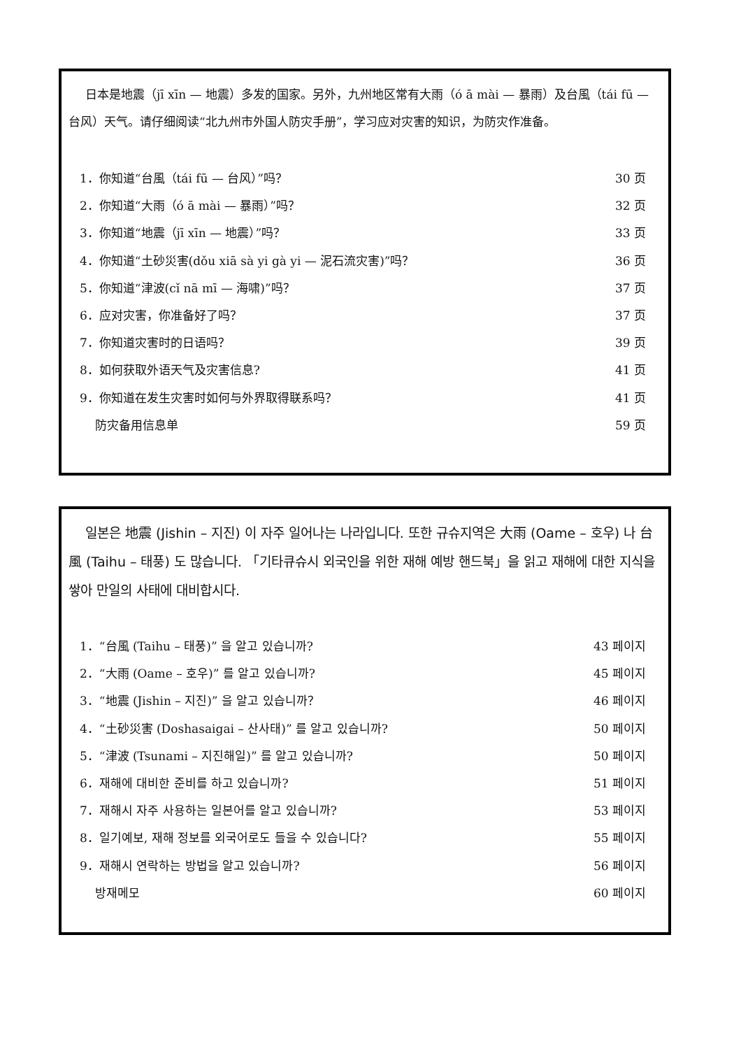日本是地震（jī xīn — 地震）多发的国家。另外，九州地区常有大雨（ó ā mài — 暴雨）及台風（tái fū — 台风）天气。请仔细阅读“北九州市外国人防灾手册”，学习应对灾害的知识，为防灾作准备。
| 1．你知道“台風（tái fū — 台风）”吗？ | 30 页 |
| 2．你知道“大雨（ó ā mài — 暴雨）”吗？ | 32 页 |
| 3．你知道“地震（jī xīn — 地震）”吗？ | 33 页 |
| 4．你知道“土砂災害(dǒu xiā sà yi gà yi — 泥石流灾害)”吗？ | 36 页 |
| 5．你知道“津波(cǐ nā mī — 海啸)”吗？ | 37 页 |
| 6．应对灾害，你准备好了吗？ | 37 页 |
| 7．你知道灾害时的日语吗？ | 39 页 |
| 8．如何获取外语天气及灾害信息? | 41 页 |
| 9．你知道在发生灾害时如何与外界取得联系吗？ | 41 页 |
| 防灾备用信息单 | 59 页 |
일본은 地震 (Jishin – 지진) 이 자주 일어나는 나라입니다. 또한 규슈지역은 大雨 (Oame – 호우) 나 台風 (Taihu – 태풍) 도 많습니다. 「기타큐슈시 외국인을 위한 재해 예방 핸드북」을 읽고 재해에 대한 지식을 쌓아 만일의 사태에 대비합시다.
| 1．“台風 (Taihu – 태풍)” 을 알고 있습니까? | 43 페이지 |
| 2．“大雨 (Oame – 호우)” 를 알고 있습니까? | 45 페이지 |
| 3．“地震 (Jishin – 지진)” 을 알고 있습니까？ | 46 페이지 |
| 4．“土砂災害 (Doshasaigai – 산사태)” 를 알고 있습니까? | 50 페이지 |
| 5．“津波 (Tsunami – 지진해일)” 를 알고 있습니까? | 50 페이지 |
| 6．재해에 대비한 준비를 하고 있습니까? | 51 페이지 |
| 7．재해시 자주 사용하는 일본어를 알고 있습니까? | 53 페이지 |
| 8．일기예보, 재해 정보를 외국어로도 들을 수 있습니다? | 55 페이지 |
| 9．재해시 연락하는 방법을 알고 있습니까? | 56 페이지 |
| 방재메모 | 60 페이지 |